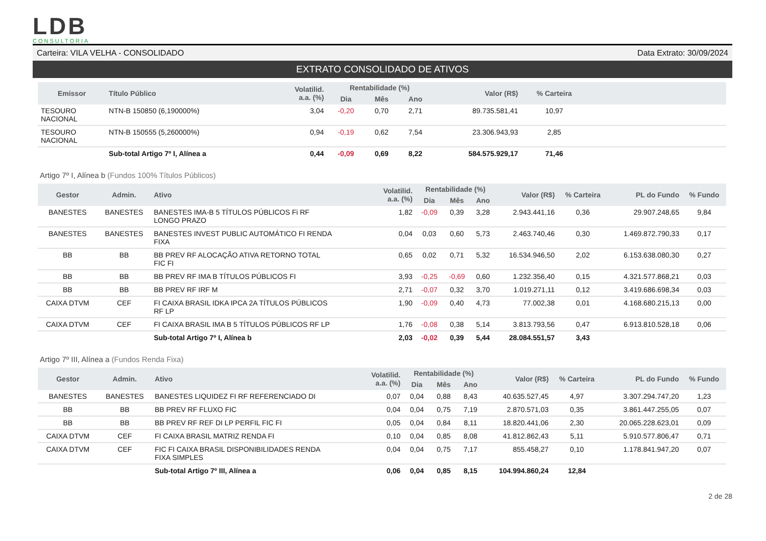LDB
CONSULTORIA
Carteira: VILA VELHA - CONSOLIDADO Data Extrato: 30/09/2024
EXTRATO CONSOLIDADO DE ATIVOS
| Emissor | Título Público | Volatilid. a.a. (%) | Rentabilidade (%) | | | Valor (R$) | % Carteira | |
| --- | --- | --- | --- | --- | --- | --- | --- | --- |
| | | | Dia | Mês | Ano | | | |
| TESOURO NACIONAL | NTN-B 150850 (6,190000%) | 3,04 | -0,20 | 0,70 | 2,71 | 89.735.581,41 | 10,97 | |
| TESOURO NACIONAL | NTN-B 150555 (5,260000%) | 0,94 | -0,19 | 0,62 | 7,54 | 23.306.943,93 | 2,85 | |
| | Sub-total Artigo 7º I, Alínea a | 0,44 | -0,09 | 0,69 | 8,22 | 584.575.929,17 | 71,46 | |
Artigo 7º I, Alínea b (Fundos 100% Títulos Públicos)
| Gestor | Admin. | Ativo | Volatilid. a.a. (%) | Rentabilidade (%) | | | Valor (R$) | % Carteira | PL do Fundo | % Fundo |
| --- | --- | --- | --- | --- | --- | --- | --- | --- | --- | --- |
| | | | | Dia | Mês | Ano | | | | |
| BANESTES | BANESTES | BANESTES IMA-B 5 TÍTULOS PÚBLICOS Fi RF LONGO PRAZO | 1,82 | -0,09 | 0,39 | 3,28 | 2.943.441,16 | 0,36 | 29.907.248,65 | 9,84 |
| BANESTES | BANESTES | BANESTES INVEST PUBLIC AUTOMÁTICO FI RENDA FIXA | 0,04 | 0,03 | 0,60 | 5,73 | 2.463.740,46 | 0,30 | 1.469.872.790,33 | 0,17 |
| BB | BB | BB PREV RF ALOCAÇÃO ATIVA RETORNO TOTAL FIC FI | 0,65 | 0,02 | 0,71 | 5,32 | 16.534.946,50 | 2,02 | 6.153.638.080,30 | 0,27 |
| BB | BB | BB PREV RF IMA B TÍTULOS PÚBLICOS FI | 3,93 | -0,25 | -0,69 | 0,60 | 1.232.356,40 | 0,15 | 4.321.577.868,21 | 0,03 |
| BB | BB | BB PREV RF IRF M | 2,71 | -0,07 | 0,32 | 3,70 | 1.019.271,11 | 0,12 | 3.419.686.698,34 | 0,03 |
| CAIXA DTVM | CEF | FI CAIXA BRASIL IDKA IPCA 2A TÍTULOS PÚBLICOS RF LP | 1,90 | -0,09 | 0,40 | 4,73 | 77.002,38 | 0,01 | 4.168.680.215,13 | 0,00 |
| CAIXA DTVM | CEF | FI CAIXA BRASIL IMA B 5 TÍTULOS PÚBLICOS RF LP | 1,76 | -0,08 | 0,38 | 5,14 | 3.813.793,56 | 0,47 | 6.913.810.528,18 | 0,06 |
| | | Sub-total Artigo 7º I, Alínea b | 2,03 | -0,02 | 0,39 | 5,44 | 28.084.551,57 | 3,43 | | |
Artigo 7º III, Alínea a (Fundos Renda Fixa)
| Gestor | Admin. | Ativo | Volatilid. a.a. (%) | Rentabilidade (%) | | | Valor (R$) | % Carteira | PL do Fundo | % Fundo |
| --- | --- | --- | --- | --- | --- | --- | --- | --- | --- | --- |
| | | | | Dia | Mês | Ano | | | | |
| BANESTES | BANESTES | BANESTES LIQUIDEZ FI RF REFERENCIADO DI | 0,07 | 0,04 | 0,88 | 8,43 | 40.635.527,45 | 4,97 | 3.307.294.747,20 | 1,23 |
| BB | BB | BB PREV RF FLUXO FIC | 0,04 | 0,04 | 0,75 | 7,19 | 2.870.571,03 | 0,35 | 3.861.447.255,05 | 0,07 |
| BB | BB | BB PREV RF REF DI LP PERFIL FIC FI | 0,05 | 0,04 | 0,84 | 8,11 | 18.820.441,06 | 2,30 | 20.065.228.623,01 | 0,09 |
| CAIXA DTVM | CEF | FI CAIXA BRASIL MATRIZ RENDA FI | 0,10 | 0,04 | 0,85 | 8,08 | 41.812.862,43 | 5,11 | 5.910.577.806,47 | 0,71 |
| CAIXA DTVM | CEF | FIC FI CAIXA BRASIL DISPONIBILIDADES RENDA FIXA SIMPLES | 0,04 | 0,04 | 0,75 | 7,17 | 855.458,27 | 0,10 | 1.178.841.947,20 | 0,07 |
| | | Sub-total Artigo 7º III, Alínea a | 0,06 | 0,04 | 0,85 | 8,15 | 104.994.860,24 | 12,84 | | |
2 de 28